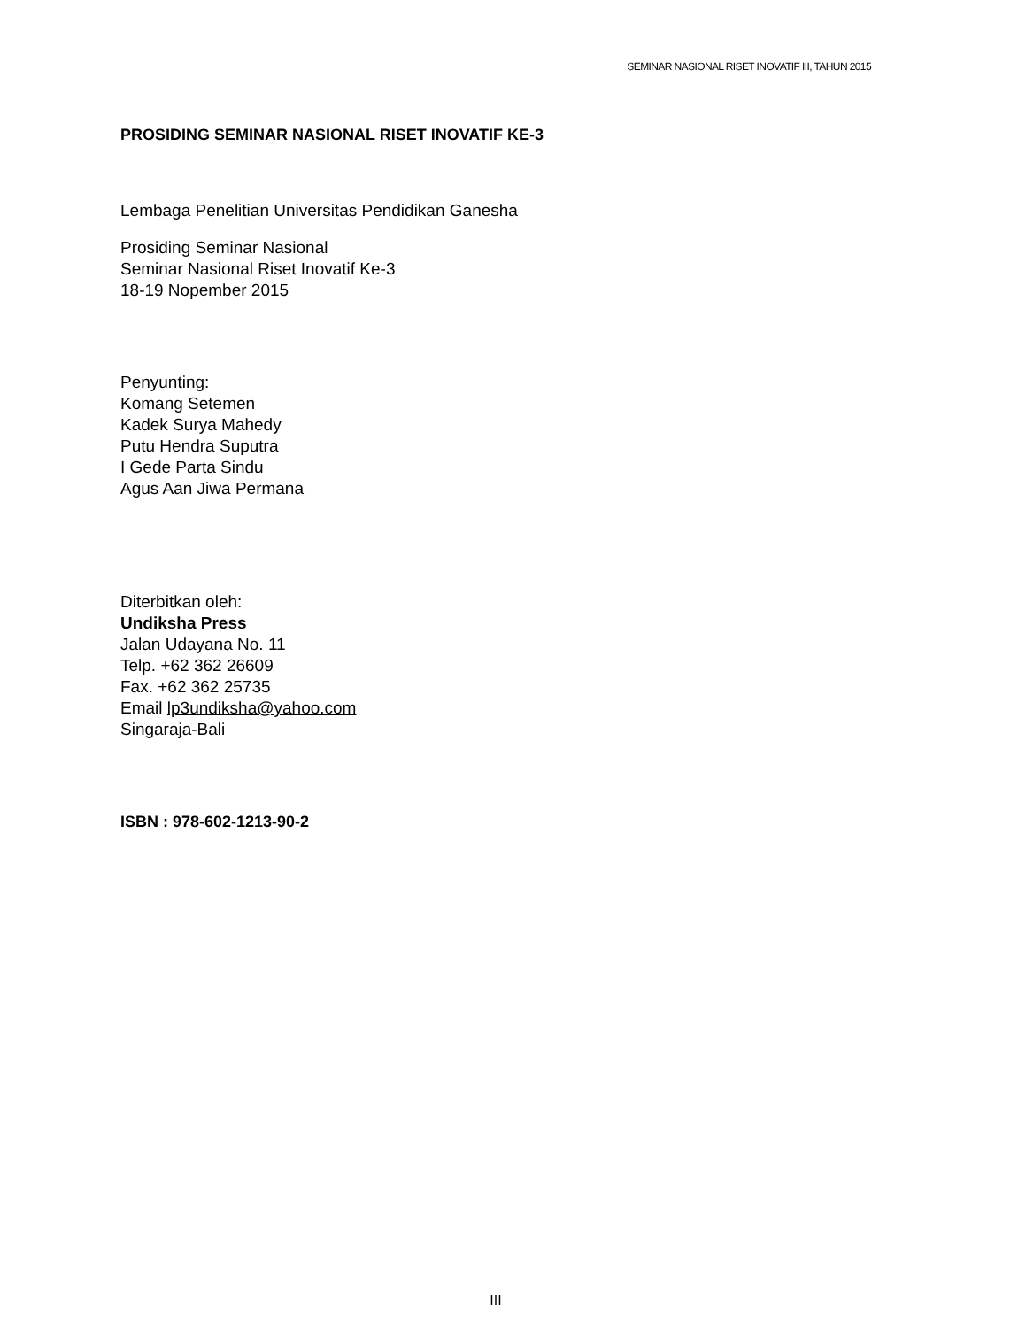SEMINAR NASIONAL RISET INOVATIF III, TAHUN 2015
PROSIDING SEMINAR NASIONAL RISET INOVATIF KE-3
Lembaga Penelitian Universitas Pendidikan Ganesha
Prosiding Seminar Nasional
Seminar Nasional Riset Inovatif Ke-3
18-19 Nopember 2015
Penyunting:
Komang Setemen
Kadek Surya Mahedy
Putu Hendra Suputra
I Gede Parta Sindu
Agus Aan Jiwa Permana
Diterbitkan oleh:
Undiksha Press
Jalan Udayana No. 11
Telp. +62 362 26609
Fax. +62 362 25735
Email lp3undiksha@yahoo.com
Singaraja-Bali
ISBN : 978-602-1213-90-2
III